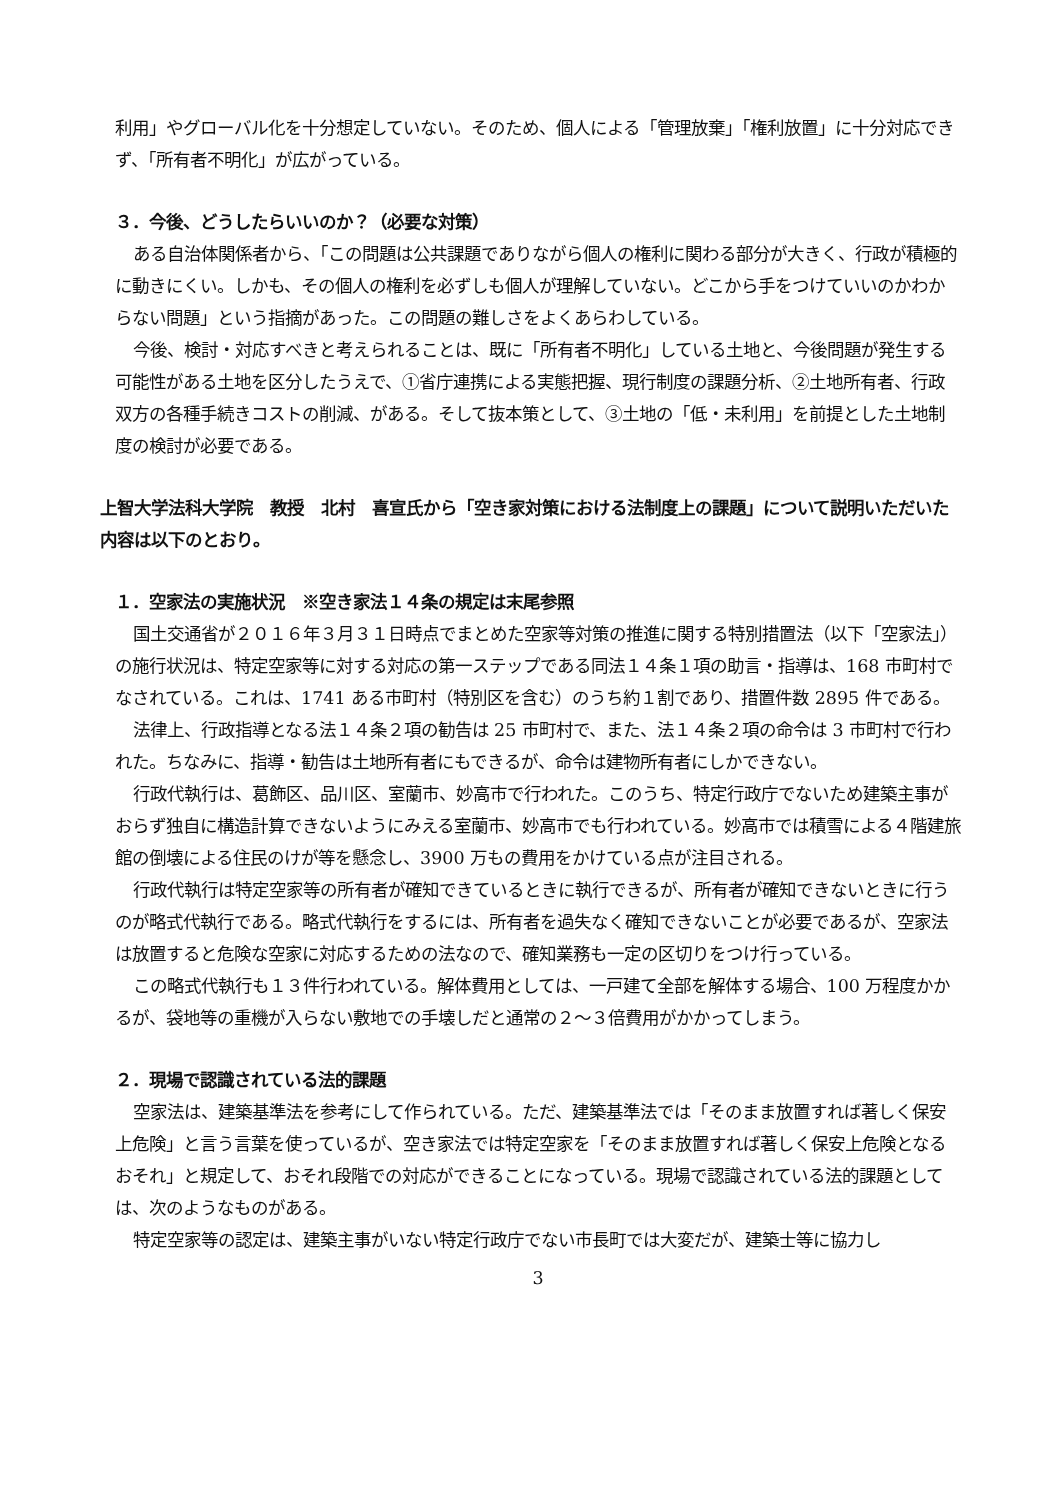利用」やグローバル化を十分想定していない。そのため、個人による「管理放棄」「権利放置」に十分対応できず、「所有者不明化」が広がっている。
３．今後、どうしたらいいのか？（必要な対策）
ある自治体関係者から、「この問題は公共課題でありながら個人の権利に関わる部分が大きく、行政が積極的に動きにくい。しかも、その個人の権利を必ずしも個人が理解していない。どこから手をつけていいのかわからない問題」という指摘があった。この問題の難しさをよくあらわしている。
今後、検討・対応すべきと考えられることは、既に「所有者不明化」している土地と、今後問題が発生する可能性がある土地を区分したうえで、①省庁連携による実態把握、現行制度の課題分析、②土地所有者、行政双方の各種手続きコストの削減、がある。そして抜本策として、③土地の「低・未利用」を前提とした土地制度の検討が必要である。
上智大学法科大学院　教授　北村　喜宣氏から「空き家対策における法制度上の課題」について説明いただいた内容は以下のとおり。
１．空家法の実施状況　※空き家法１４条の規定は末尾参照
国土交通省が２０１６年３月３１日時点でまとめた空家等対策の推進に関する特別措置法（以下「空家法」）の施行状況は、特定空家等に対する対応の第一ステップである同法１４条１項の助言・指導は、168 市町村でなされている。これは、1741 ある市町村（特別区を含む）のうち約１割であり、措置件数 2895 件である。
法律上、行政指導となる法１４条２項の勧告は 25 市町村で、また、法１４条２項の命令は 3 市町村で行われた。ちなみに、指導・勧告は土地所有者にもできるが、命令は建物所有者にしかできない。
行政代執行は、葛飾区、品川区、室蘭市、妙高市で行われた。このうち、特定行政庁でないため建築主事がおらず独自に構造計算できないようにみえる室蘭市、妙高市でも行われている。妙高市では積雪による４階建旅館の倒壊による住民のけが等を懸念し、3900 万もの費用をかけている点が注目される。
行政代執行は特定空家等の所有者が確知できているときに執行できるが、所有者が確知できないときに行うのが略式代執行である。略式代執行をするには、所有者を過失なく確知できないことが必要であるが、空家法は放置すると危険な空家に対応するための法なので、確知業務も一定の区切りをつけ行っている。
この略式代執行も１３件行われている。解体費用としては、一戸建て全部を解体する場合、100 万程度かかるが、袋地等の重機が入らない敷地での手壊しだと通常の２～３倍費用がかかってしまう。
２．現場で認識されている法的課題
空家法は、建築基準法を参考にして作られている。ただ、建築基準法では「そのまま放置すれば著しく保安上危険」と言う言葉を使っているが、空き家法では特定空家を「そのまま放置すれば著しく保安上危険となるおそれ」と規定して、おそれ段階での対応ができることになっている。現場で認識されている法的課題としては、次のようなものがある。
特定空家等の認定は、建築主事がいない特定行政庁でない市長町では大変だが、建築士等に協力し
3